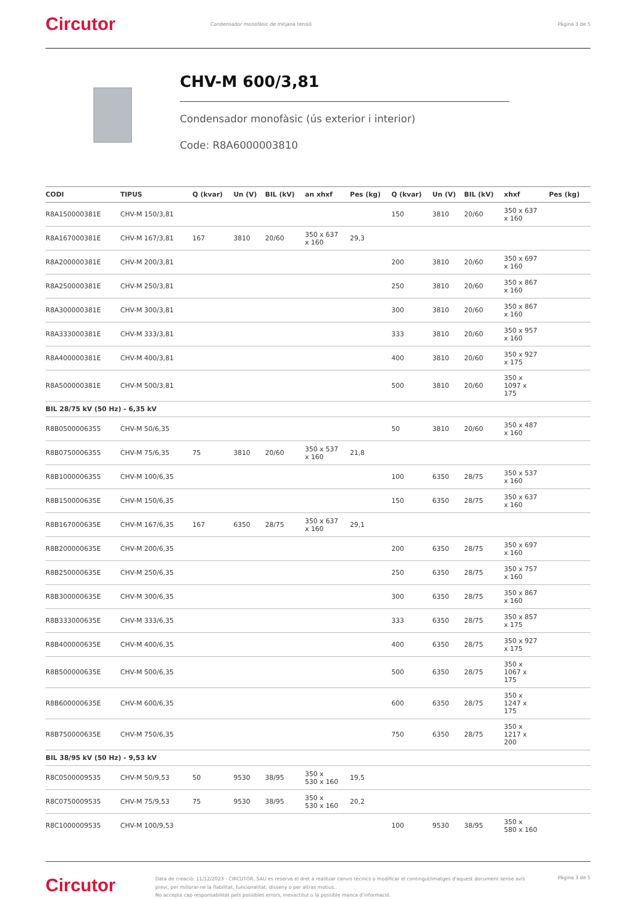Circutor
Condensador monofàsic de mitjana tensió
Pàgina 3 de 5
CHV-M 600/3,81
Condensador monofàsic (ús exterior i interior)
Code: R8A6000003810
| CODI | TIPUS | Q (kvar) | Un (V) | BIL (kV) | an xhxf | Pes (kg) | Q (kvar) | Un (V) | BIL (kV) | xhxf | Pes (kg) |
| --- | --- | --- | --- | --- | --- | --- | --- | --- | --- | --- | --- |
| R8A150000381E | CHV-M 150/3,81 | | | | | | 150 | 3810 | 20/60 | 350 x 637 x 160 | |
| R8A167000381E | CHV-M 167/3,81 | 167 | 3810 | 20/60 | 350 x 637 x 160 | 29,3 | | | | | |
| R8A200000381E | CHV-M 200/3,81 | | | | | | 200 | 3810 | 20/60 | 350 x 697 x 160 | |
| R8A250000381E | CHV-M 250/3,81 | | | | | | 250 | 3810 | 20/60 | 350 x 867 x 160 | |
| R8A300000381E | CHV-M 300/3,81 | | | | | | 300 | 3810 | 20/60 | 350 x 867 x 160 | |
| R8A333000381E | CHV-M 333/3,81 | | | | | | 333 | 3810 | 20/60 | 350 x 957 x 160 | |
| R8A400000381E | CHV-M 400/3,81 | | | | | | 400 | 3810 | 20/60 | 350 x 927 x 175 | |
| R8A500000381E | CHV-M 500/3,81 | | | | | | 500 | 3810 | 20/60 | 350 x 1097 x 175 | |
| BIL 28/75 kV (50 Hz) - 6,35 kV | | | | | | | | | | | |
| R8B0500006355 | CHV-M 50/6,35 | | | | | | 50 | 3810 | 20/60 | 350 x 487 x 160 | |
| R8B0750006355 | CHV-M 75/6,35 | 75 | 3810 | 20/60 | 350 x 537 x 160 | 21,8 | | | | | |
| R8B1000006355 | CHV-M 100/6,35 | | | | | | 100 | 6350 | 28/75 | 350 x 537 x 160 | |
| R8B150000635E | CHV-M 150/6,35 | | | | | | 150 | 6350 | 28/75 | 350 x 637 x 160 | |
| R8B167000635E | CHV-M 167/6,35 | 167 | 6350 | 28/75 | 350 x 637 x 160 | 29,1 | | | | | |
| R8B200000635E | CHV-M 200/6,35 | | | | | | 200 | 6350 | 28/75 | 350 x 697 x 160 | |
| R8B250000635E | CHV-M 250/6,35 | | | | | | 250 | 6350 | 28/75 | 350 x 757 x 160 | |
| R8B300000635E | CHV-M 300/6,35 | | | | | | 300 | 6350 | 28/75 | 350 x 867 x 160 | |
| R8B333000635E | CHV-M 333/6,35 | | | | | | 333 | 6350 | 28/75 | 350 x 857 x 175 | |
| R8B400000635E | CHV-M 400/6,35 | | | | | | 400 | 6350 | 28/75 | 350 x 927 x 175 | |
| R8B500000635E | CHV-M 500/6,35 | | | | | | 500 | 6350 | 28/75 | 350 x 1067 x 175 | |
| R8B600000635E | CHV-M 600/6,35 | | | | | | 600 | 6350 | 28/75 | 350 x 1247 x 175 | |
| R8B750000635E | CHV-M 750/6,35 | | | | | | 750 | 6350 | 28/75 | 350 x 1217 x 200 | |
| BIL 38/95 kV (50 Hz) - 9,53 kV | | | | | | | | | | | |
| R8C0500009535 | CHV-M 50/9,53 | 50 | 9530 | 38/95 | 350 x 530 x 160 | 19,5 | | | | | |
| R8C0750009535 | CHV-M 75/9,53 | 75 | 9530 | 38/95 | 350 x 530 x 160 | 20,2 | | | | | |
| R8C1000009535 | CHV-M 100/9,53 | | | | | | 100 | 9530 | 38/95 | 350 x 580 x 160 | |
Circutor
Data de creació: 11/12/2023 - CIRCUTOR, SAU es reserva el dret a realitzar canvis tècnics o modificar el contingut/imatges d'aquest document sense avís previ, per millorar-ne la fiabilitat, funcionalitat, disseny o per altras motius.
No accepta cap responsabilitat pels possibles errors, inexactitut o la possible manca d'informació.
Pàgina 3 de 5